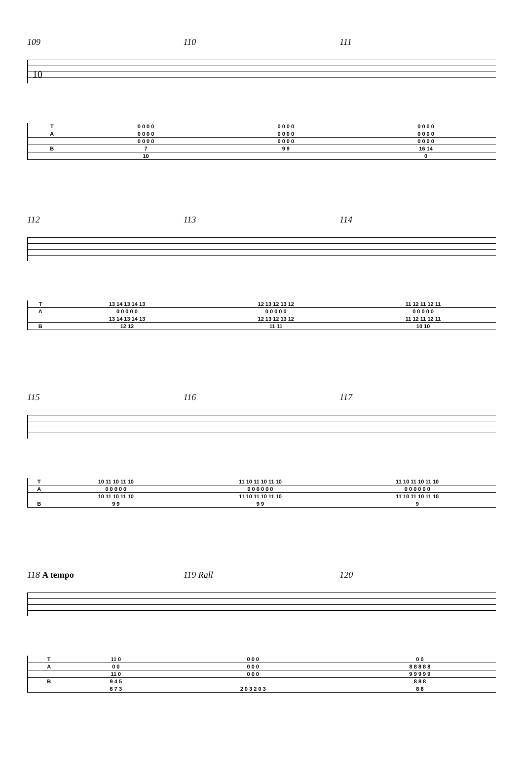10
109 110 111
| T | 0 0 0 0 | 0 0 0 0 | 0 0 0 0 |
| A | 0 0 0 0 | 0 0 0 0 | 0 0 0 0 |
| | 0 0 0 0 | 0 0 0 0 | 0 0 0 0 |
| B | 7 | 9 9 | 16 14 |
| | 10 | | 0 |
112 113 114
| T | 13 14 13 14 13 | 12 13 12 13 12 | 11 12 11 12 11 |
| A | 0 0 0 0 0 | 0 0 0 0 0 | 0 0 0 0 0 |
| | 13 14 13 14 13 | 12 13 12 13 12 | 11 12 11 12 11 |
| B | 12 12 | 11 11 | 10 10 |
115 116 117
| T | 10 11 10 11 10 | 11 10 11 10 11 10 | 11 10 11 10 11 10 |
| A | 0 0 0 0 0 | 0 0 0 0 0 0 | 0 0 0 0 0 0 |
| | 10 11 10 11 10 | 11 10 11 10 11 10 | 11 10 11 10 11 10 |
| B | 9 9 | 9 9 | 9 |
118 A tempo 119 Rall 120
| T | 11 0 | 0 0 0 | 0 0 |
| A | 0 0 | 0 0 0 | 8 8 8 8 8 |
| | 11 0 | 0 0 0 | 9 9 9 9 9 |
| B | 9 4 5 | | 8 8 8 |
| | 6 7 3 | 2 0 3 2 0 3 | 8 8 |